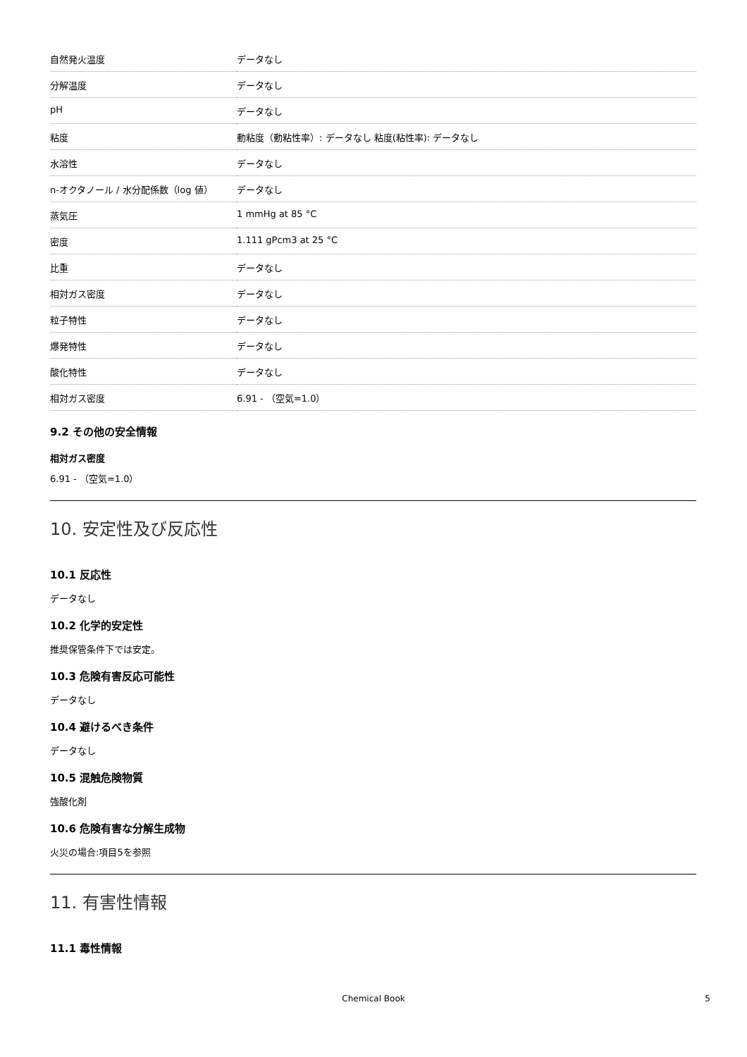| 自然発火温度 | データなし |
| 分解温度 | データなし |
| pH | データなし |
| 粘度 | 動粘度（動粘性率）: データなし 粘度(粘性率): データなし |
| 水溶性 | データなし |
| n-オクタノール / 水分配係数（log 値） | データなし |
| 蒸気圧 | 1 mmHg at 85 °C |
| 密度 | 1.111 gPcm3 at 25 °C |
| 比重 | データなし |
| 相対ガス密度 | データなし |
| 粒子特性 | データなし |
| 爆発特性 | データなし |
| 酸化特性 | データなし |
| 相対ガス密度 | 6.91 - （空気=1.0） |
9.2 その他の安全情報
相対ガス密度
6.91 - （空気=1.0）
10. 安定性及び反応性
10.1 反応性
データなし
10.2 化学的安定性
推奨保管条件下では安定。
10.3 危険有害反応可能性
データなし
10.4 避けるべき条件
データなし
10.5 混触危険物質
強酸化剤
10.6 危険有害な分解生成物
火災の場合:項目5を参照
11. 有害性情報
11.1 毒性情報
Chemical Book 5